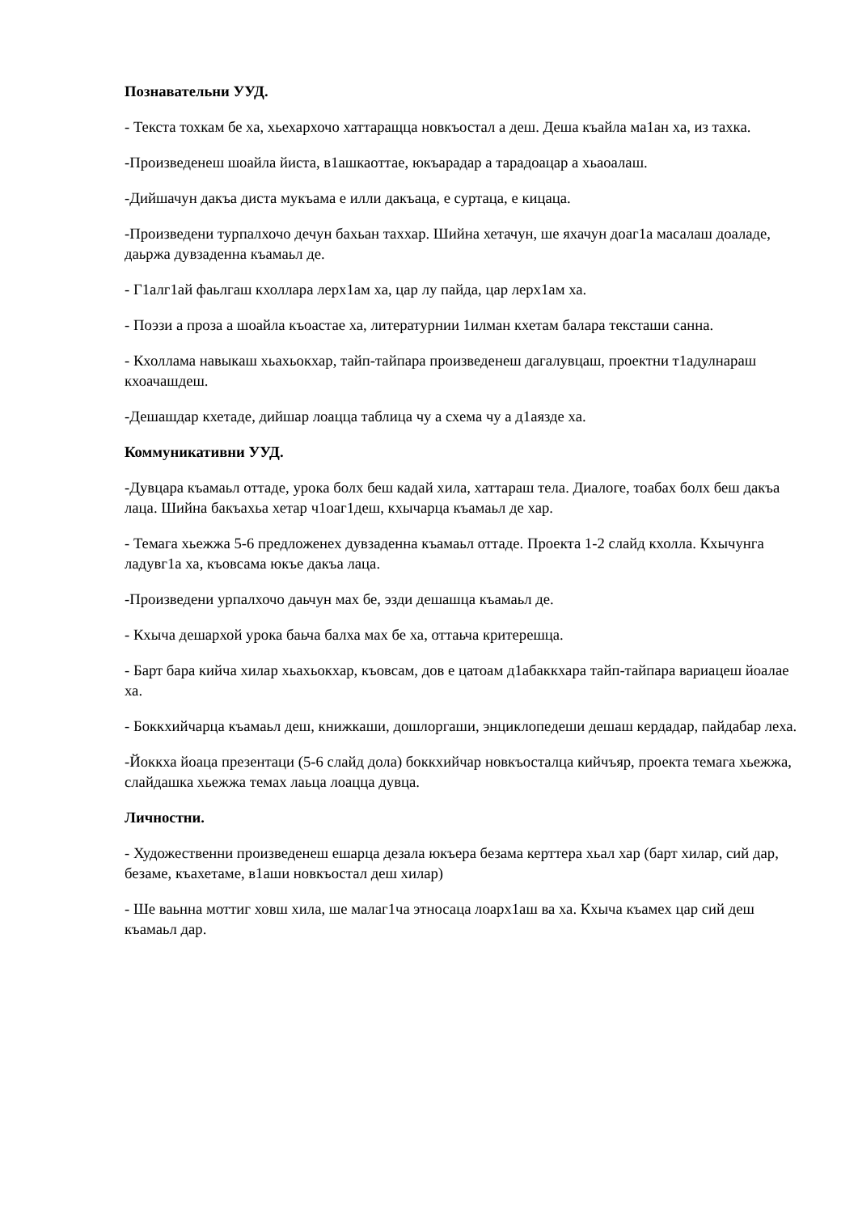Познавательни УУД.
- Текста тохкам бе ха, хьехархочо хаттаращца новкъостал а деш. Деша къайла ма1ан ха, из тахка.
-Произведенеш шоайла йиста, в1ашкаоттае, юкъарадар а тарадоацар а хьаоалаш.
-Дийшачун дакъа диста мукъама е илли дакъаца, е суртаца, е кицаца.
-Произведени турпалхочо дечун бахьан таххар. Шийна хетачун, ше яхачун доаг1а масалаш доаладе, даьржа дувзаденна къамаьл де.
- Г1алг1ай фаьлгаш кхоллара лерх1ам ха, цар лу пайда, цар лерх1ам ха.
- Поэзи а проза а шоайла къоастае ха, литературнии 1илман кхетам балара тексташи санна.
- Кхоллама навыкаш хьахьокхар, тайп-тайпара произведенеш дагалувцаш, проектни т1адулнараш кхоачашдеш.
-Дешашдар кхетаде, дийшар лоацца таблица чу а схема чу а д1аязде ха.
Коммуникативни УУД.
-Дувцара къамаьл оттаде, урока болх беш кадай хила, хаттараш тела. Диалоге, тоабах болх беш дакъа лаца. Шийна бакъахьа хетар ч1оаг1деш, кхычарца къамаьл де хар.
- Темага хьежжа 5-6 предложенех дувзаденна къамаьл оттаде. Проекта 1-2 слайд кхолла. Кхычунга ладувг1а ха, къовсама юкъе дакъа лаца.
-Произведени урпалхочо даьчун мах бе, эзди дешашца къамаьл де.
- Кхыча дешархой урока баьча балха мах бе ха, оттаьча критерешца.
- Барт бара кийча хилар хьахьокхар, къовсам, дов е цатоам д1абаккхара тайп-тайпара вариацеш йоалае ха.
- Боккхийчарца къамаьл деш, книжкаши, дошлоргаши, энциклопедеши дешаш кердадар, пайдабар леха.
-Йоккха йоаца презентаци (5-6 слайд дола) боккхийчар новкъосталца кийчъяр, проекта темага хьежжа, слайдашка хьежжа темах лаьца лоацца дувца.
Личностни.
- Художественни произведенеш ешарца дезала юкъера безама керттера хьал хар (барт хилар, сий дар, безаме, къахетаме, в1аши новкъостал деш хилар)
- Ше ваьнна моттиг ховш хила, ше малаг1ча этносаца лоарх1аш ва ха. Кхыча къамех цар сий деш къамаьл дар.